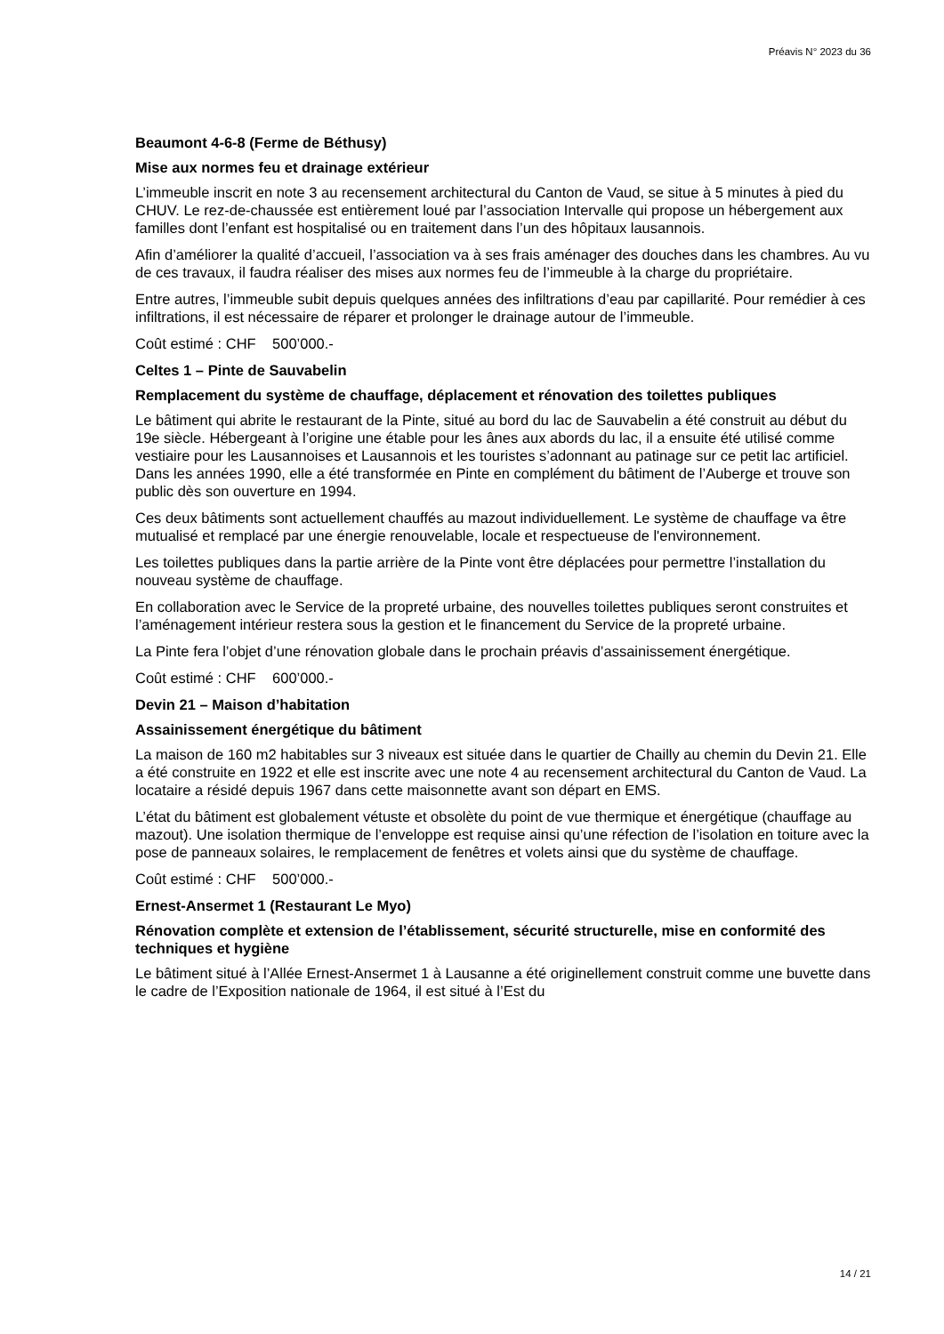Préavis N° 2023 du 36
Beaumont 4-6-8 (Ferme de Béthusy)
Mise aux normes feu et drainage extérieur
L’immeuble inscrit en note 3 au recensement architectural du Canton de Vaud, se situe à 5 minutes à pied du CHUV. Le rez-de-chaussée est entièrement loué par l’association Intervalle qui propose un hébergement aux familles dont l’enfant est hospitalisé ou en traitement dans l’un des hôpitaux lausannois.
Afin d’améliorer la qualité d’accueil, l’association va à ses frais aménager des douches dans les chambres. Au vu de ces travaux, il faudra réaliser des mises aux normes feu de l’immeuble à la charge du propriétaire.
Entre autres, l’immeuble subit depuis quelques années des infiltrations d’eau par capillarité. Pour remédier à ces infiltrations, il est nécessaire de réparer et prolonger le drainage autour de l’immeuble.
Coût estimé : CHF 500’000.-
Celtes 1 – Pinte de Sauvabelin
Remplacement du système de chauffage, déplacement et rénovation des toilettes publiques
Le bâtiment qui abrite le restaurant de la Pinte, situé au bord du lac de Sauvabelin a été construit au début du 19e siècle. Hébergeant à l’origine une étable pour les ânes aux abords du lac, il a ensuite été utilisé comme vestiaire pour les Lausannoises et Lausannois et les touristes s’adonnant au patinage sur ce petit lac artificiel. Dans les années 1990, elle a été transformée en Pinte en complément du bâtiment de l’Auberge et trouve son public dès son ouverture en 1994.
Ces deux bâtiments sont actuellement chauffés au mazout individuellement. Le système de chauffage va être mutualisé et remplacé par une énergie renouvelable, locale et respectueuse de l'environnement.
Les toilettes publiques dans la partie arrière de la Pinte vont être déplacées pour permettre l’installation du nouveau système de chauffage.
En collaboration avec le Service de la propreté urbaine, des nouvelles toilettes publiques seront construites et l’aménagement intérieur restera sous la gestion et le financement du Service de la propreté urbaine.
La Pinte fera l’objet d’une rénovation globale dans le prochain préavis d’assainissement énergétique.
Coût estimé : CHF 600’000.-
Devin 21 – Maison d’habitation
Assainissement énergétique du bâtiment
La maison de 160 m2 habitables sur 3 niveaux est située dans le quartier de Chailly au chemin du Devin 21. Elle a été construite en 1922 et elle est inscrite avec une note 4 au recensement architectural du Canton de Vaud. La locataire a résidé depuis 1967 dans cette maisonnette avant son départ en EMS.
L’état du bâtiment est globalement vétuste et obsolète du point de vue thermique et énergétique (chauffage au mazout). Une isolation thermique de l’enveloppe est requise ainsi qu’une réfection de l’isolation en toiture avec la pose de panneaux solaires, le remplacement de fenêtres et volets ainsi que du système de chauffage.
Coût estimé : CHF 500’000.-
Ernest-Ansermet 1 (Restaurant Le Myo)
Rénovation complète et extension de l’établissement, sécurité structurelle, mise en conformité des techniques et hygiène
Le bâtiment situé à l’Allée Ernest-Ansermet 1 à Lausanne a été originellement construit comme une buvette dans le cadre de l’Exposition nationale de 1964, il est situé à l’Est du
14 / 21